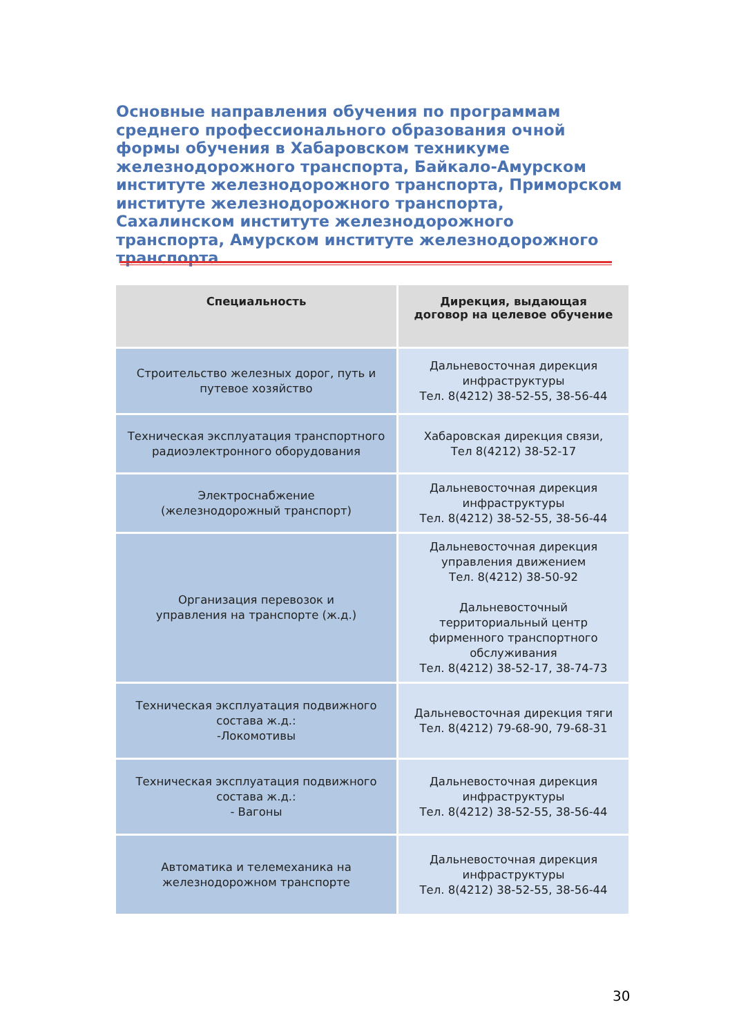Основные направления обучения по программам среднего профессионального образования очной формы обучения в Хабаровском техникуме железнодорожного транспорта, Байкало-Амурском институте железнодорожного транспорта, Приморском институте железнодорожного транспорта, Сахалинском институте железнодорожного транспорта, Амурском институте железнодорожного транспорта
| Специальность | Дирекция, выдающая договор на целевое обучение |
| --- | --- |
| Строительство железных дорог, путь и путевое хозяйство | Дальневосточная дирекция инфраструктуры Тел. 8(4212) 38-52-55, 38-56-44 |
| Техническая эксплуатация транспортного радиоэлектронного оборудования | Хабаровская дирекция связи, Тел 8(4212) 38-52-17 |
| Электроснабжение (железнодорожный транспорт) | Дальневосточная дирекция инфраструктуры Тел. 8(4212) 38-52-55, 38-56-44 |
| Организация перевозок и управления на транспорте (ж.д.) | Дальневосточная дирекция управления движением Тел. 8(4212) 38-50-92 Дальневосточный территориальный центр фирменного транспортного обслуживания Тел. 8(4212) 38-52-17, 38-74-73 |
| Техническая эксплуатация подвижного состава ж.д.: -Локомотивы | Дальневосточная дирекция тяги Тел. 8(4212) 79-68-90, 79-68-31 |
| Техническая эксплуатация подвижного состава ж.д.: - Вагоны | Дальневосточная дирекция инфраструктуры Тел. 8(4212) 38-52-55, 38-56-44 |
| Автоматика и телемеханика на железнодорожном транспорте | Дальневосточная дирекция инфраструктуры Тел. 8(4212) 38-52-55, 38-56-44 |
30